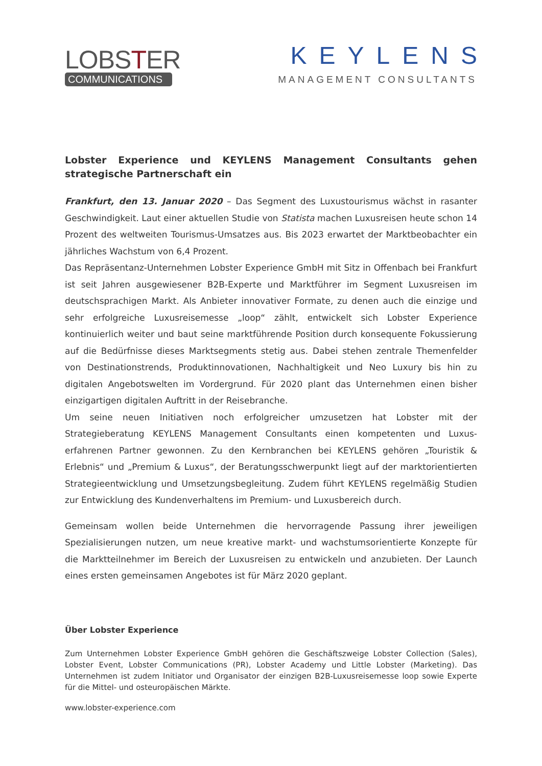LOBSTER
COMMUNICATIONS
KEYLENS
MANAGEMENT CONSULTANTS
Lobster Experience und KEYLENS Management Consultants gehen strategische Partnerschaft ein
Frankfurt, den 13. Januar 2020 – Das Segment des Luxustourismus wächst in rasanter Geschwindigkeit. Laut einer aktuellen Studie von Statista machen Luxusreisen heute schon 14 Prozent des weltweiten Tourismus-Umsatzes aus. Bis 2023 erwartet der Marktbeobachter ein jährliches Wachstum von 6,4 Prozent.
Das Repräsentanz-Unternehmen Lobster Experience GmbH mit Sitz in Offenbach bei Frankfurt ist seit Jahren ausgewiesener B2B-Experte und Marktführer im Segment Luxusreisen im deutschsprachigen Markt. Als Anbieter innovativer Formate, zu denen auch die einzige und sehr erfolgreiche Luxusreisemesse „loop“ zählt, entwickelt sich Lobster Experience kontinuierlich weiter und baut seine marktführende Position durch konsequente Fokussierung auf die Bedürfnisse dieses Marktsegments stetig aus. Dabei stehen zentrale Themenfelder von Destinationstrends, Produktinnovationen, Nachhaltigkeit und Neo Luxury bis hin zu digitalen Angebotswelten im Vordergrund. Für 2020 plant das Unternehmen einen bisher einzigartigen digitalen Auftritt in der Reisebranche.
Um seine neuen Initiativen noch erfolgreicher umzusetzen hat Lobster mit der Strategieberatung KEYLENS Management Consultants einen kompetenten und Luxus-erfahrenen Partner gewonnen. Zu den Kernbranchen bei KEYLENS gehören „Touristik & Erlebnis“ und „Premium & Luxus“, der Beratungsschwerpunkt liegt auf der marktorientierten Strategieentwicklung und Umsetzungsbegleitung. Zudem führt KEYLENS regelmäßig Studien zur Entwicklung des Kundenverhaltens im Premium- und Luxusbereich durch.
Gemeinsam wollen beide Unternehmen die hervorragende Passung ihrer jeweiligen Spezialisierungen nutzen, um neue kreative markt- und wachstumsorientierte Konzepte für die Marktteilnehmer im Bereich der Luxusreisen zu entwickeln und anzubieten. Der Launch eines ersten gemeinsamen Angebotes ist für März 2020 geplant.
Über Lobster Experience
Zum Unternehmen Lobster Experience GmbH gehören die Geschäftszweige Lobster Collection (Sales), Lobster Event, Lobster Communications (PR), Lobster Academy und Little Lobster (Marketing). Das Unternehmen ist zudem Initiator und Organisator der einzigen B2B-Luxusreisemesse loop sowie Experte für die Mittel- und osteuropäischen Märkte.
www.lobster-experience.com